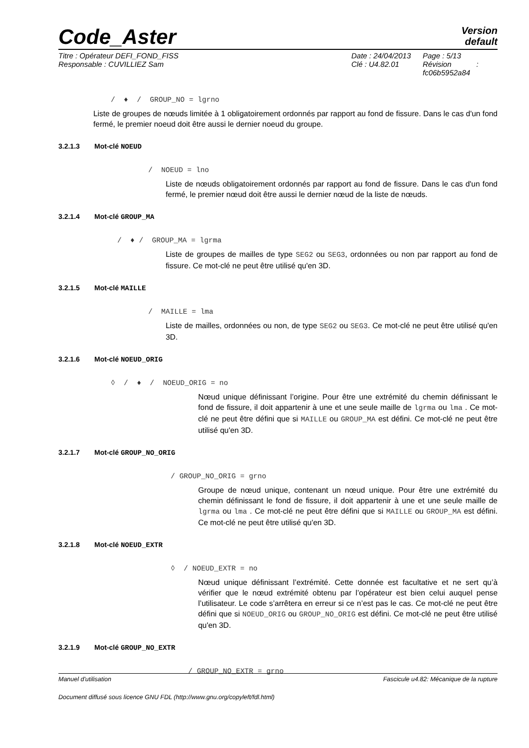Code_Aster
Version
default
Titre : Opérateur DEFI_FOND_FISS
Responsable : CUVILLIEZ Sam
Date : 24/04/2013
Clé : U4.82.01
Page : 5/13
Révision :
fc06b5952a84
/ ♦ / GROUP_NO = lgrno
Liste de groupes de nœuds limitée à 1 obligatoirement ordonnés par rapport au fond de fissure. Dans le cas d'un fond fermé, le premier noeud doit être aussi le dernier noeud du groupe.
3.2.1.3 Mot-clé NOEUD
/ NOEUD = lno
Liste de nœuds obligatoirement ordonnés par rapport au fond de fissure. Dans le cas d'un fond fermé, le premier nœud doit être aussi le dernier nœud de la liste de nœuds.
3.2.1.4 Mot-clé GROUP_MA
/ ♦ / GROUP_MA = lgrma
Liste de groupes de mailles de type SEG2 ou SEG3, ordonnées ou non par rapport au fond de fissure. Ce mot-clé ne peut être utilisé qu'en 3D.
3.2.1.5 Mot-clé MAILLE
/ MAILLE = lma
Liste de mailles, ordonnées ou non, de type SEG2 ou SEG3. Ce mot-clé ne peut être utilisé qu'en 3D.
3.2.1.6 Mot-clé NOEUD_ORIG
◊ / ♦ / NOEUD_ORIG = no
Nœud unique définissant l’origine. Pour être une extrémité du chemin définissant le fond de fissure, il doit appartenir à une et une seule maille de lgrma ou lma . Ce mot-clé ne peut être défini que si MAILLE ou GROUP_MA est défini. Ce mot-clé ne peut être utilisé qu'en 3D.
3.2.1.7 Mot-clé GROUP_NO_ORIG
/ GROUP_NO_ORIG = grno
Groupe de nœud unique, contenant un nœud unique. Pour être une extrémité du chemin définissant le fond de fissure, il doit appartenir à une et une seule maille de lgrma ou lma . Ce mot-clé ne peut être défini que si MAILLE ou GROUP_MA est défini. Ce mot-clé ne peut être utilisé qu'en 3D.
3.2.1.8 Mot-clé NOEUD_EXTR
◊ / NOEUD_EXTR = no
Nœud unique définissant l’extrémité. Cette donnée est facultative et ne sert qu’à vérifier que le nœud extrémité obtenu par l’opérateur est bien celui auquel pense l’utilisateur. Le code s’arrêtera en erreur si ce n’est pas le cas. Ce mot-clé ne peut être défini que si NOEUD_ORIG ou GROUP_NO_ORIG est défini. Ce mot-clé ne peut être utilisé qu'en 3D.
3.2.1.9 Mot-clé GROUP_NO_EXTR
/ GROUP_NO_EXTR = grno
Manuel d'utilisation Fascicule u4.82: Mécanique de la rupture
Document diffusé sous licence GNU FDL (http://www.gnu.org/copyleft/fdl.html)